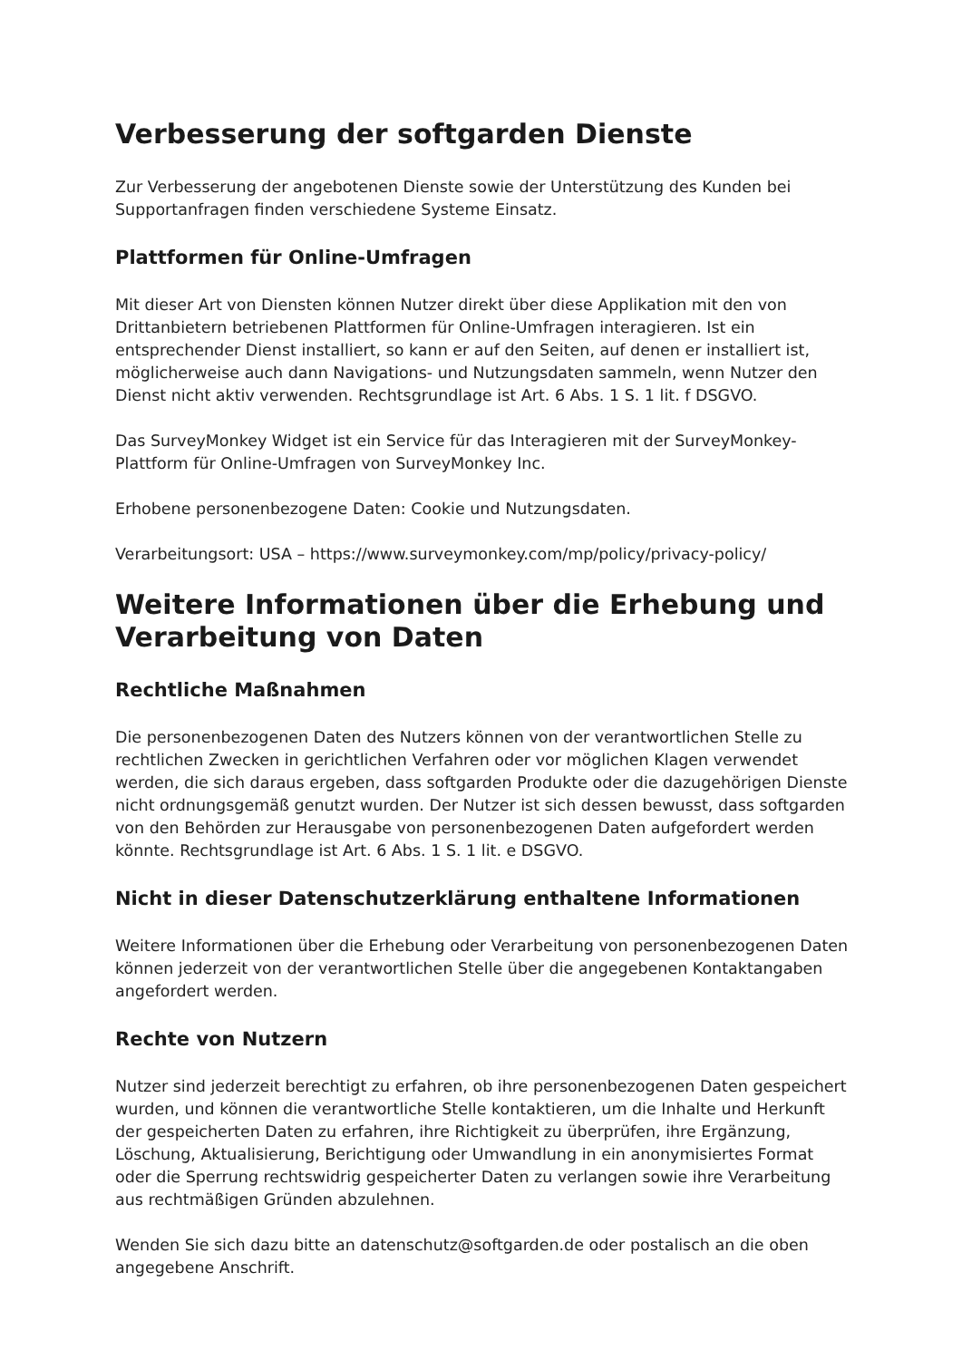Verbesserung der softgarden Dienste
Zur Verbesserung der angebotenen Dienste sowie der Unterstützung des Kunden bei Supportanfragen finden verschiedene Systeme Einsatz.
Plattformen für Online-Umfragen
Mit dieser Art von Diensten können Nutzer direkt über diese Applikation mit den von Drittanbietern betriebenen Plattformen für Online-Umfragen interagieren. Ist ein entsprechender Dienst installiert, so kann er auf den Seiten, auf denen er installiert ist, möglicherweise auch dann Navigations- und Nutzungsdaten sammeln, wenn Nutzer den Dienst nicht aktiv verwenden. Rechtsgrundlage ist Art. 6 Abs. 1 S. 1 lit. f DSGVO.
Das SurveyMonkey Widget ist ein Service für das Interagieren mit der SurveyMonkey-Plattform für Online-Umfragen von SurveyMonkey Inc.
Erhobene personenbezogene Daten: Cookie und Nutzungsdaten.
Verarbeitungsort: USA – https://www.surveymonkey.com/mp/policy/privacy-policy/
Weitere Informationen über die Erhebung und Verarbeitung von Daten
Rechtliche Maßnahmen
Die personenbezogenen Daten des Nutzers können von der verantwortlichen Stelle zu rechtlichen Zwecken in gerichtlichen Verfahren oder vor möglichen Klagen verwendet werden, die sich daraus ergeben, dass softgarden Produkte oder die dazugehörigen Dienste nicht ordnungsgemäß genutzt wurden. Der Nutzer ist sich dessen bewusst, dass softgarden von den Behörden zur Herausgabe von personenbezogenen Daten aufgefordert werden könnte. Rechtsgrundlage ist Art. 6 Abs. 1 S. 1 lit. e DSGVO.
Nicht in dieser Datenschutzerklärung enthaltene Informationen
Weitere Informationen über die Erhebung oder Verarbeitung von personenbezogenen Daten können jederzeit von der verantwortlichen Stelle über die angegebenen Kontaktangaben angefordert werden.
Rechte von Nutzern
Nutzer sind jederzeit berechtigt zu erfahren, ob ihre personenbezogenen Daten gespeichert wurden, und können die verantwortliche Stelle kontaktieren, um die Inhalte und Herkunft der gespeicherten Daten zu erfahren, ihre Richtigkeit zu überprüfen, ihre Ergänzung, Löschung, Aktualisierung, Berichtigung oder Umwandlung in ein anonymisiertes Format oder die Sperrung rechtswidrig gespeicherter Daten zu verlangen sowie ihre Verarbeitung aus rechtmäßigen Gründen abzulehnen.
Wenden Sie sich dazu bitte an datenschutz@softgarden.de oder postalisch an die oben angegebene Anschrift.